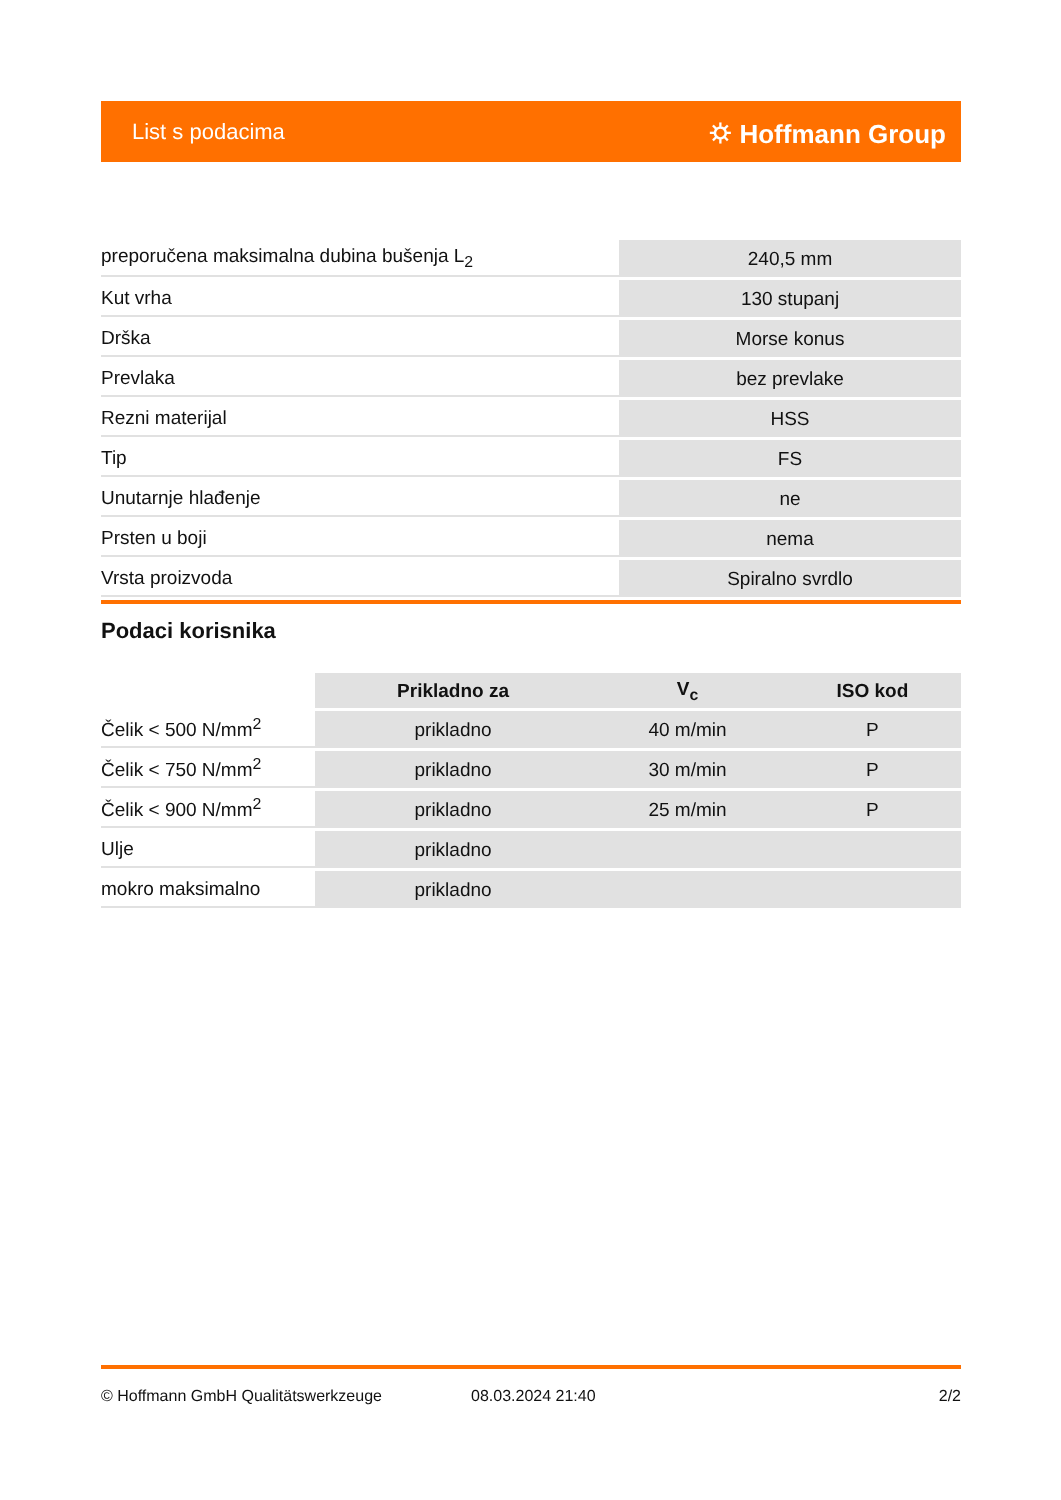List s podacima ⛭ Hoffmann Group
| preporučena maksimalna dubina bušenja L<sub>2</sub> | 240,5 mm |
| Kut vrha | 130 stupanj |
| Drška | Morse konus |
| Prevlaka | bez prevlake |
| Rezni materijal | HSS |
| Tip | FS |
| Unutarnje hlađenje | ne |
| Prsten u boji | nema |
| Vrsta proizvoda | Spiralno svrdlo |
Podaci korisnika
| | Prikladno za | V<sub>c</sub> | ISO kod |
| --- | --- | --- | --- |
| Čelik < 500 N/mm<sup>2</sup> | prikladno | 40 m/min | P |
| Čelik < 750 N/mm<sup>2</sup> | prikladno | 30 m/min | P |
| Čelik < 900 N/mm<sup>2</sup> | prikladno | 25 m/min | P |
| Ulje | prikladno | | |
| mokro maksimalno | prikladno | | |
© Hoffmann GmbH Qualitätswerkzeuge 08.03.2024 21:40 2/2